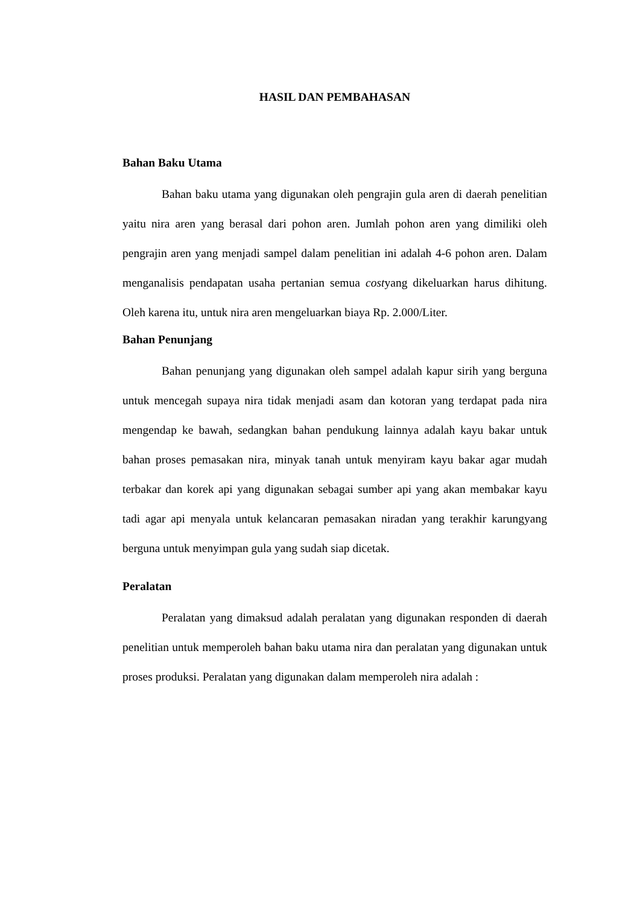HASIL DAN PEMBAHASAN
Bahan Baku Utama
Bahan baku utama yang digunakan oleh pengrajin gula aren di daerah penelitian yaitu nira aren yang berasal dari pohon aren. Jumlah pohon aren yang dimiliki oleh pengrajin aren yang menjadi sampel dalam penelitian ini adalah 4-6 pohon aren. Dalam menganalisis pendapatan usaha pertanian semua costyang dikeluarkan harus dihitung. Oleh karena itu, untuk nira aren mengeluarkan biaya Rp. 2.000/Liter.
Bahan Penunjang
Bahan penunjang yang digunakan oleh sampel adalah kapur sirih yang berguna untuk mencegah supaya nira tidak menjadi asam dan kotoran yang terdapat pada nira mengendap ke bawah, sedangkan bahan pendukung lainnya adalah kayu bakar untuk bahan proses pemasakan nira, minyak tanah untuk menyiram kayu bakar agar mudah terbakar dan korek api yang digunakan sebagai sumber api yang akan membakar kayu tadi agar api menyala untuk kelancaran pemasakan niradan yang terakhir karungyang berguna untuk menyimpan gula yang sudah siap dicetak.
Peralatan
Peralatan yang dimaksud adalah peralatan yang digunakan responden di daerah penelitian untuk memperoleh bahan baku utama nira dan peralatan yang digunakan untuk proses produksi. Peralatan yang digunakan dalam memperoleh nira adalah :